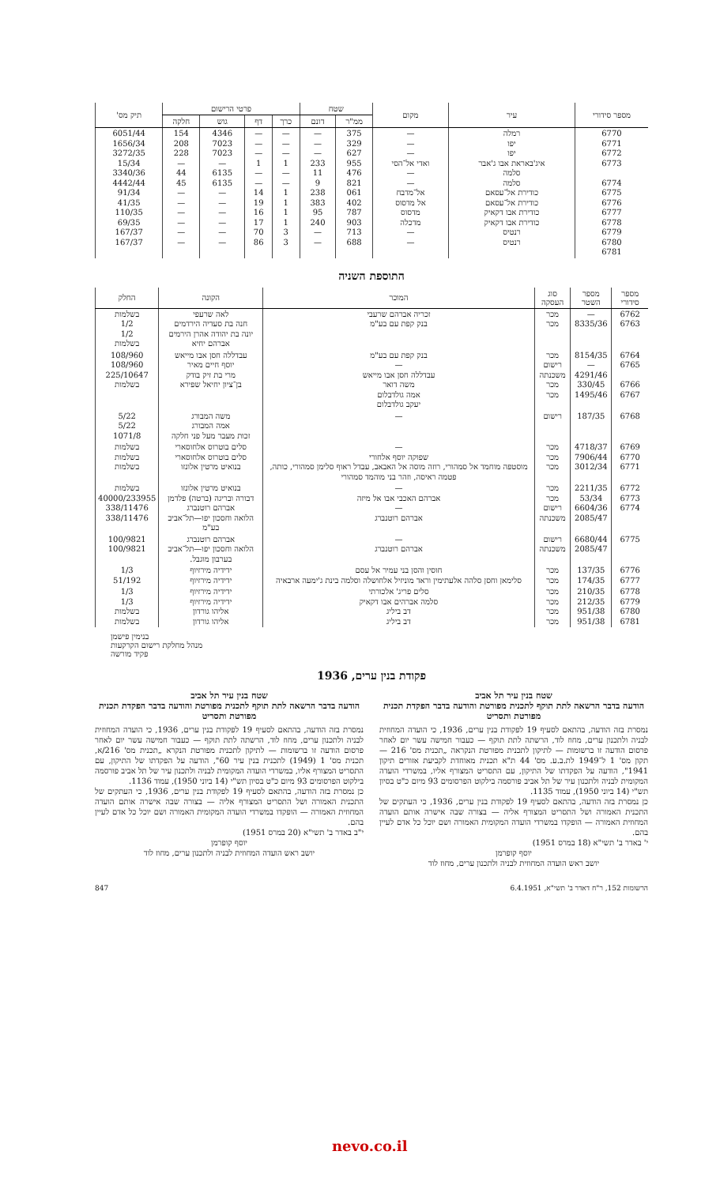| מספר סידורי | עיר | מקום | שטח | | פרטי הרישום | | | | תיק מס' |
| --- | --- | --- | --- | --- | --- | --- | --- | --- | --- |
| | | | ממ"ר | דונם | כרך | דף | גוש | חלקה | |
| 6770 6771 6772 6773 6774 6775 6776 6777 6778 6779 6780 6781 | רמלה יפו יפו איג'באראת אבו ג'אבר סלמה סלמה כודירת אל־עסאם כודירת אל־עסאם כודירת אבו דקאיק כודירת אבו דקאיק רנטיס רנטיס | — — — ואדי אל־הסי — — אל־מדבח אל מדסוס מדסוס מדכלה — — | 375 329 627 955 476 821 061 402 787 903 713 688 | — — — 233 11 9 238 383 95 240 — — | — — — 1 — — 1 1 1 1 3 3 | — — — 1 — — 14 19 16 17 70 86 | 4346 7023 7023 — 6135 6135 — — — — — — | 154 208 228 — 44 45 — — — — — — | 6051/44 1656/34 3272/35 15/34 3340/36 4442/44 91/34 41/35 110/35 69/35 167/37 167/37 |
התוספת השניה
| מספר סידורי | מספר השטר | סוג העסקה | המוכר | הקונה | החלק |
| --- | --- | --- | --- | --- | --- |
| 6762 6763 | — 8335/36 | מכר מכר | זכריה אברהם שרעבי בנק קפת עם בע"מ | לאה שרעפי חנה בת סעדיה הירדמים יונה בת יהודה אהרן הירמים אברהם יחיא | בשלמות 1/2 1/2 בשלמות |
| 6764 6765 6766 6767 | 8154/35 — 4291/46 330/45 1495/46 | מכר רישום משכנתה מכר מכר | בנק קפת עם בע"מ — עבדללה חסן אבו מייאש משה דואר אמה גולדבלום יעקב גולדבלום | עבדללה חסן אבו מייאש יוסף חיים מאיר מרי בת זיק בודק בן־ציון יחיאל שפירא | 108/960 108/960 225/10647 בשלמות |
| 6768 | 187/35 | רישום | — | משה המבורג אמה המבורג זכות מעבר מעל פני חלקה | 5/22 5/22 1071/8 |
| 6769 6770 6771 | 4718/37 7906/44 3012/34 | מכר מכר מכר | — שפוקה יוסף אלחורי מוסטפה מוחמד אל סמהורי, רוזה מוסה אל האבאב, עבדל ראוף סלימן סמהורי, כותה, פטמה ראיסה, וזהר בני מוהמד סמהורי | סלים בוטרוס אלחוסארי סלים בוטרוס אלחוסארי בנואיט מרטין אלונזו | בשלמות בשלמות בשלמות |
| 6772 6773 6774 | 2211/35 53/34 6604/36 2085/47 | מכר מכר רישום משכנתה | — אברהם האכבי אבו אל מיזה — אברהם רוטנברג | בנואיט מרטין אלונזו דבורה ובריגה (ברטה) פלדמן אברהם רוטנברג הלואה וחסכון יפו—תל־אביב בע"מ | בשלמות 40000/233955 338/11476 338/11476 |
| 6775 | 6680/44 2085/47 | רישום משכנתה | — אברהם רוטנברג | אברהם רוטנברג הלואה וחסכון יפו—תל־אביב בערבון מוגבל. | 100/9821 100/9821 |
| 6776 6777 | 137/35 174/35 | מכר מכר | חוסין והסן בני עמיר אל עסם סלימאן וחסן סלהה אלעתימין וראד מוניזיל אלחושלה וסלמה בינת ג'ימעה ארבאיה | ידידיה מירזיוף ידידיה מירזיוף | 1/3 51/192 |
| 6778 6779 6780 6781 | 210/35 212/35 951/38 951/38 | מכר מכר מכר מכר | סלים פריג' אלכורתי סלמה אברהים אבו דקאיק דב ביליג דב ביליג | ידידיה מירזיוף ידידיה מירזיוף אליהו גורדון אליהו גורדון | 1/3 1/3 בשלמות בשלמות |
בנימין פישמן
מנהל מחלקת רישום הקרקעות
פקיד מורשה
פקודת בנין ערים, 1936
שטח בנין עיר תל אביב
הודעה בדבר הרשאה לתת תוקף לתכנית מפורטת והודעה בדבר הפקדת תכנית מפורטת ותסריט
נמסרת בזה הודעה, בהתאם לסעיף 19 לפקודת בנין ערים, 1936, כי הועדה המחוזית לבניה ולתכנון ערים, מחוז לוד, הרשתה לתת תוקף — כעבור חמישה עשר יום לאחר פרסום הודעה זו ברשומות — לתיקון לתכנית מפורטת הנקראה „תכנית מס' 216 — תקון מס' 1 ל־1949 לת.ב.ע. מס' 44 ת"א תכנית מאוחדת לקביעת אזורים תיקון 1941", הודעה על הפקדתו של התיקון, עם התסריט המצורף אליו, במשרדי הועדה המקומית לבניה ולתכנון עיר של תל אביב פורסמה בילקוט הפרסומים 93 מיום כ"ט בסיון תש"י (14 ביוני 1950), עמוד 1135.
כן נמסרת בזה הודעה, בהתאם לסעיף 19 לפקודת בנין ערים, 1936, כי העתקים של התכנית האמורה ושל התסריט המצורף אליה — בצורה שבה אישרה אותם הועדה המחוזית האמורה — הופקדו במשרדי הועדה המקומית האמורה ושם יוכל כל אדם לעיין בהם.
י' באדר ב' תשי"א (18 במרס 1951)
יוסף קופרמן
יושב ראש הועדה המחוזית לבניה ולתכנון ערים, מחוז לוד
שטח בנין עיר תל אביב
הודעה בדבר הרשאה לתת תוקף לתכנית מפורטת והודעה בדבר הפקדת תכנית מפורטת ותסריט
נמסרת בזה הודעה, בהתאם לסעיף 19 לפקודת בנין ערים, 1936, כי הועדה המחוזית לבניה ולתכנון ערים, מחוז לוד, הרשתה לתת תוקף — כעבור חמישה עשר יום לאחר פרסום הודעה זו ברשומות — לתיקון לתכנית מפורטת הנקרא „תכנית מס' 216/א, תכנית מס' 1 (1949) לתכנית בנין עיר 60", הודעה על הפקדתו של התיקון, עם התסריט המצורף אליו, במשרדי הועדה המקומית לבניה ולתכנון עיר של תל אביב פורסמה בילקוט הפרסומים 93 מיום כ"ט בסיון תש"י (14 ביוני 1950), עמוד 1136.
כן נמסרת בזה הודעה, בהתאם לסעיף 19 לפקודת בנין ערים, 1936, כי העתקים של התכנית האמורה ושל התסריט המצורף אליה — בצורה שבה אישרה אותם הועדה המחוזית האמורה — הופקדו במשרדי הועדה המקומית האמורה ושם יוכל כל אדם לעיין בהם.
י"ב באדר ב' תשי"א (20 במרס 1951)
יוסף קופרמן
יושב ראש הועדה המחוזית לבניה ולתכנון ערים, מחוז לוד
הרשומות 152, ר"ח דאדר ב' תשי"א, 6.4.1951 847
nevo.co.il